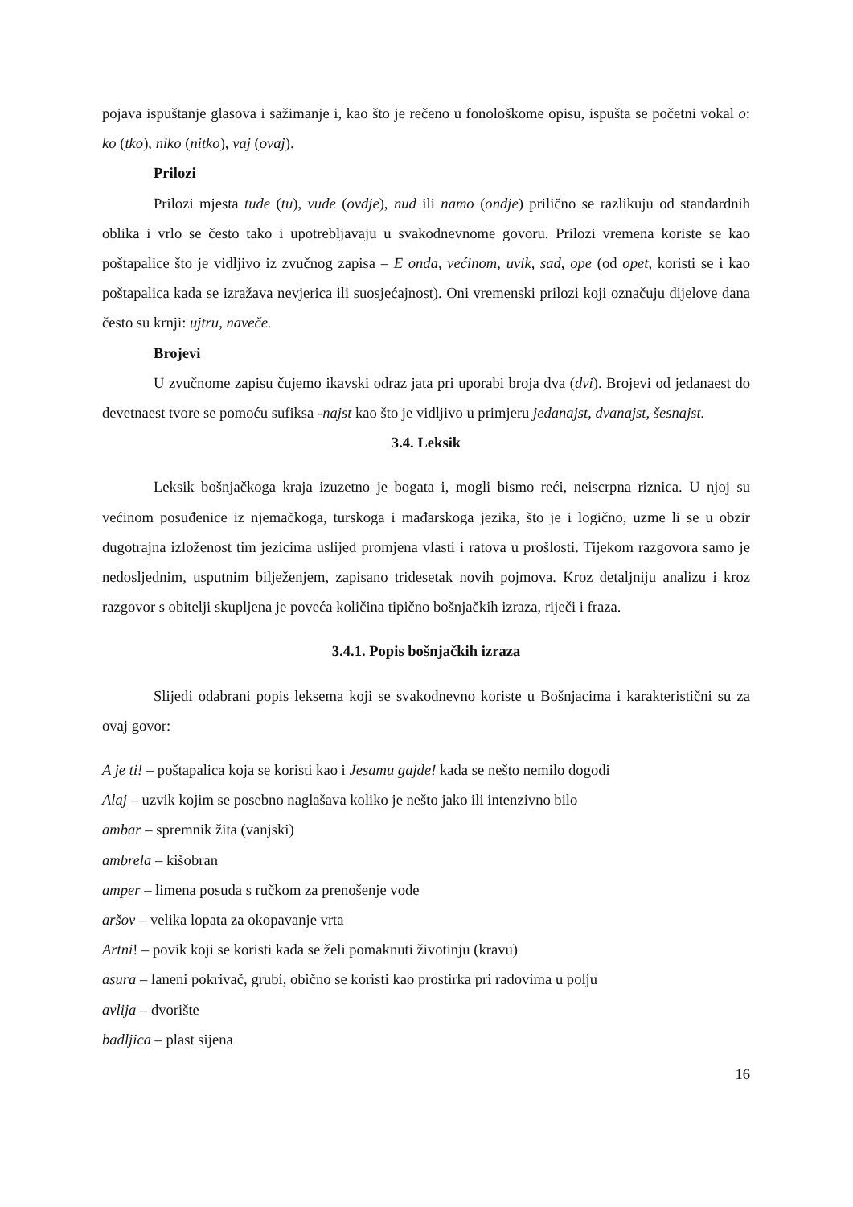pojava ispuštanje glasova i sažimanje i, kao što je rečeno u fonološkome opisu, ispušta se početni vokal o: ko (tko), niko (nitko), vaj (ovaj).
Prilozi
Prilozi mjesta tude (tu), vude (ovdje), nud ili namo (ondje) prilično se razlikuju od standardnih oblika i vrlo se često tako i upotrebljavaju u svakodnevnome govoru. Prilozi vremena koriste se kao poštapalice što je vidljivo iz zvučnog zapisa – E onda, većinom, uvik, sad, ope (od opet, koristi se i kao poštapalica kada se izražava nevjerica ili suosjećajnost). Oni vremenski prilozi koji označuju dijelove dana često su krnji: ujtru, naveče.
Brojevi
U zvučnome zapisu čujemo ikavski odraz jata pri uporabi broja dva (dvi). Brojevi od jedanaest do devetnaest tvore se pomoću sufiksa -najst kao što je vidljivo u primjeru jedanajst, dvanajst, šesnajst.
3.4. Leksik
Leksik bošnjačkoga kraja izuzetno je bogata i, mogli bismo reći, neiscrpna riznica. U njoj su većinom posuđenice iz njemačkoga, turskoga i mađarskoga jezika, što je i logično, uzme li se u obzir dugotrajna izloženost tim jezicima uslijed promjena vlasti i ratova u prošlosti. Tijekom razgovora samo je nedosljednim, usputnim bilježenjem, zapisano tridesetak novih pojmova. Kroz detaljniju analizu i kroz razgovor s obitelji skupljena je poveća količina tipično bošnjačkih izraza, riječi i fraza.
3.4.1. Popis bošnjačkih izraza
Slijedi odabrani popis leksema koji se svakodnevno koriste u Bošnjacima i karakteristični su za ovaj govor:
A je ti! – poštapalica koja se koristi kao i Jesamu gajde! kada se nešto nemilo dogodi
Alaj – uzvik kojim se posebno naglašava koliko je nešto jako ili intenzivno bilo
ambar – spremnik žita (vanjski)
ambrela – kišobran
amper – limena posuda s ručkom za prenošenje vode
aršov – velika lopata za okopavanje vrta
Artni! – povik koji se koristi kada se želi pomaknuti životinju (kravu)
asura – laneni pokrivač, grubi, obično se koristi kao prostirka pri radovima u polju
avlija – dvorište
badljica – plast sijena
16